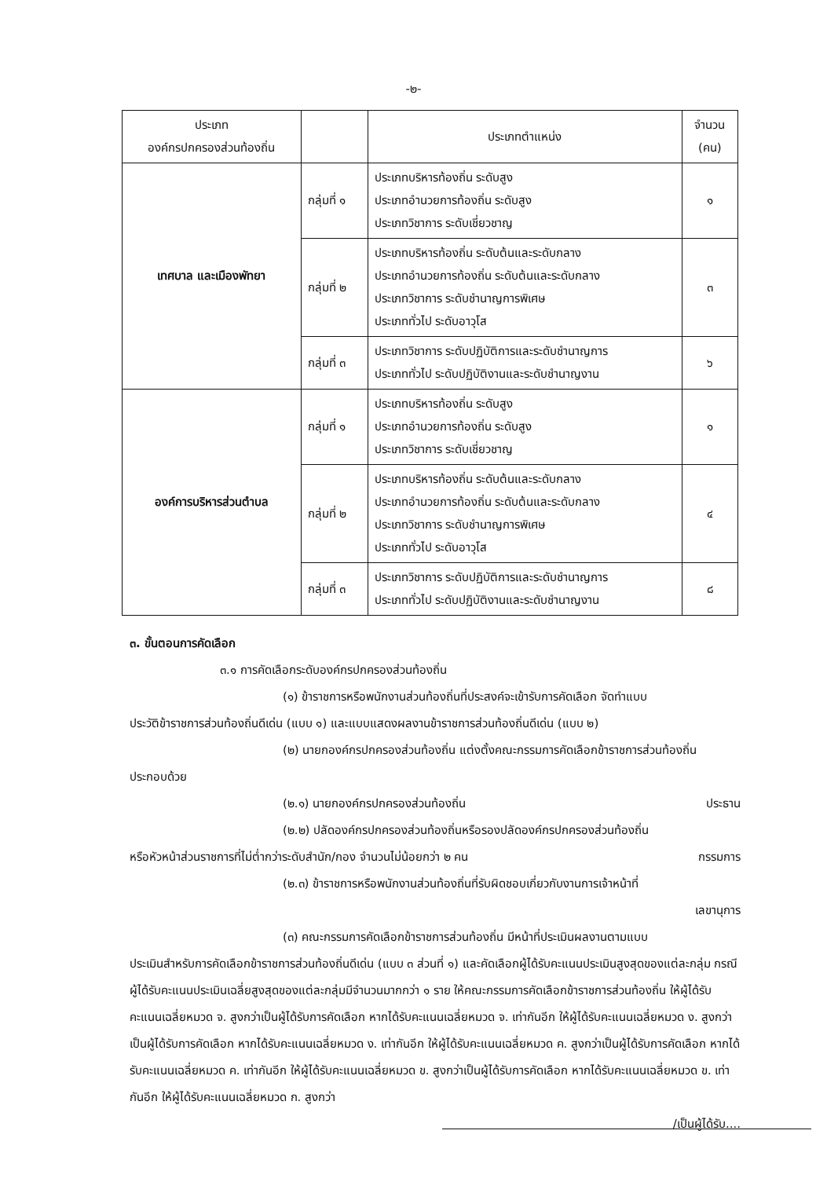-๒-
| ประเภท องค์กรปกครองส่วนท้องถิ่น | | ประเภทตำแหน่ง | จำนวน (คน) |
| --- | --- | --- | --- |
| เทศบาล และเมืองพัทยา | กลุ่มที่ ๑ | ประเภทบริหารท้องถิ่น ระดับสูง ประเภทอำนวยการท้องถิ่น ระดับสูง ประเภทวิชาการ ระดับเชี่ยวชาญ | ๑ |
| | กลุ่มที่ ๒ | ประเภทบริหารท้องถิ่น ระดับต้นและระดับกลาง ประเภทอำนวยการท้องถิ่น ระดับต้นและระดับกลาง ประเภทวิชาการ ระดับชำนาญการพิเศษ ประเภททั่วไป ระดับอาวุโส | ๓ |
| | กลุ่มที่ ๓ | ประเภทวิชาการ ระดับปฏิบัติการและระดับชำนาญการ ประเภททั่วไป ระดับปฏิบัติงานและระดับชำนาญงาน | ๖ |
| องค์การบริหารส่วนตำบล | กลุ่มที่ ๑ | ประเภทบริหารท้องถิ่น ระดับสูง ประเภทอำนวยการท้องถิ่น ระดับสูง ประเภทวิชาการ ระดับเชี่ยวชาญ | ๑ |
| | กลุ่มที่ ๒ | ประเภทบริหารท้องถิ่น ระดับต้นและระดับกลาง ประเภทอำนวยการท้องถิ่น ระดับต้นและระดับกลาง ประเภทวิชาการ ระดับชำนาญการพิเศษ ประเภททั่วไป ระดับอาวุโส | ๔ |
| | กลุ่มที่ ๓ | ประเภทวิชาการ ระดับปฏิบัติการและระดับชำนาญการ ประเภททั่วไป ระดับปฏิบัติงานและระดับชำนาญงาน | ๘ |
๓. ขั้นตอนการคัดเลือก
๓.๑ การคัดเลือกระดับองค์กรปกครองส่วนท้องถิ่น
(๑) ข้าราชการหรือพนักงานส่วนท้องถิ่นที่ประสงค์จะเข้ารับการคัดเลือก จัดทำแบบ
ประวัติข้าราชการส่วนท้องถิ่นดีเด่น (แบบ ๑) และแบบแสดงผลงานข้าราชการส่วนท้องถิ่นดีเด่น (แบบ ๒)
(๒) นายกองค์กรปกครองส่วนท้องถิ่น แต่งตั้งคณะกรรมการคัดเลือกข้าราชการส่วนท้องถิ่น
ประกอบด้วย
(๒.๑) นายกองค์กรปกครองส่วนท้องถิ่น ประธาน
(๒.๒) ปลัดองค์กรปกครองส่วนท้องถิ่นหรือรองปลัดองค์กรปกครองส่วนท้องถิ่น
หรือหัวหน้าส่วนราชการที่ไม่ต่ำกว่าระดับสำนัก/กอง จำนวนไม่น้อยกว่า ๒ คน กรรมการ
(๒.๓) ข้าราชการหรือพนักงานส่วนท้องถิ่นที่รับผิดชอบเกี่ยวกับงานการเจ้าหน้าที่
เลขานุการ
(๓) คณะกรรมการคัดเลือกข้าราชการส่วนท้องถิ่น มีหน้าที่ประเมินผลงานตามแบบ
ประเมินสำหรับการคัดเลือกข้าราชการส่วนท้องถิ่นดีเด่น (แบบ ๓ ส่วนที่ ๑) และคัดเลือกผู้ได้รับคะแนนประเมินสูงสุดของแต่ละกลุ่ม กรณีผู้ได้รับคะแนนประเมินเฉลี่ยสูงสุดของแต่ละกลุ่มมีจำนวนมากกว่า ๑ ราย ให้คณะกรรมการคัดเลือกข้าราชการส่วนท้องถิ่น ให้ผู้ได้รับคะแนนเฉลี่ยหมวด จ. สูงกว่าเป็นผู้ได้รับการคัดเลือก หากได้รับคะแนนเฉลี่ยหมวด จ. เท่ากันอีก ให้ผู้ได้รับคะแนนเฉลี่ยหมวด ง. สูงกว่าเป็นผู้ได้รับการคัดเลือก หากได้รับคะแนนเฉลี่ยหมวด ง. เท่ากันอีก ให้ผู้ได้รับคะแนนเฉลี่ยหมวด ค. สูงกว่าเป็นผู้ได้รับการคัดเลือก หากได้รับคะแนนเฉลี่ยหมวด ค. เท่ากันอีก ให้ผู้ได้รับคะแนนเฉลี่ยหมวด ข. สูงกว่าเป็นผู้ได้รับการคัดเลือก หากได้รับคะแนนเฉลี่ยหมวด ข. เท่ากันอีก ให้ผู้ได้รับคะแนนเฉลี่ยหมวด ก. สูงกว่า
/เป็นผู้ได้รับ....